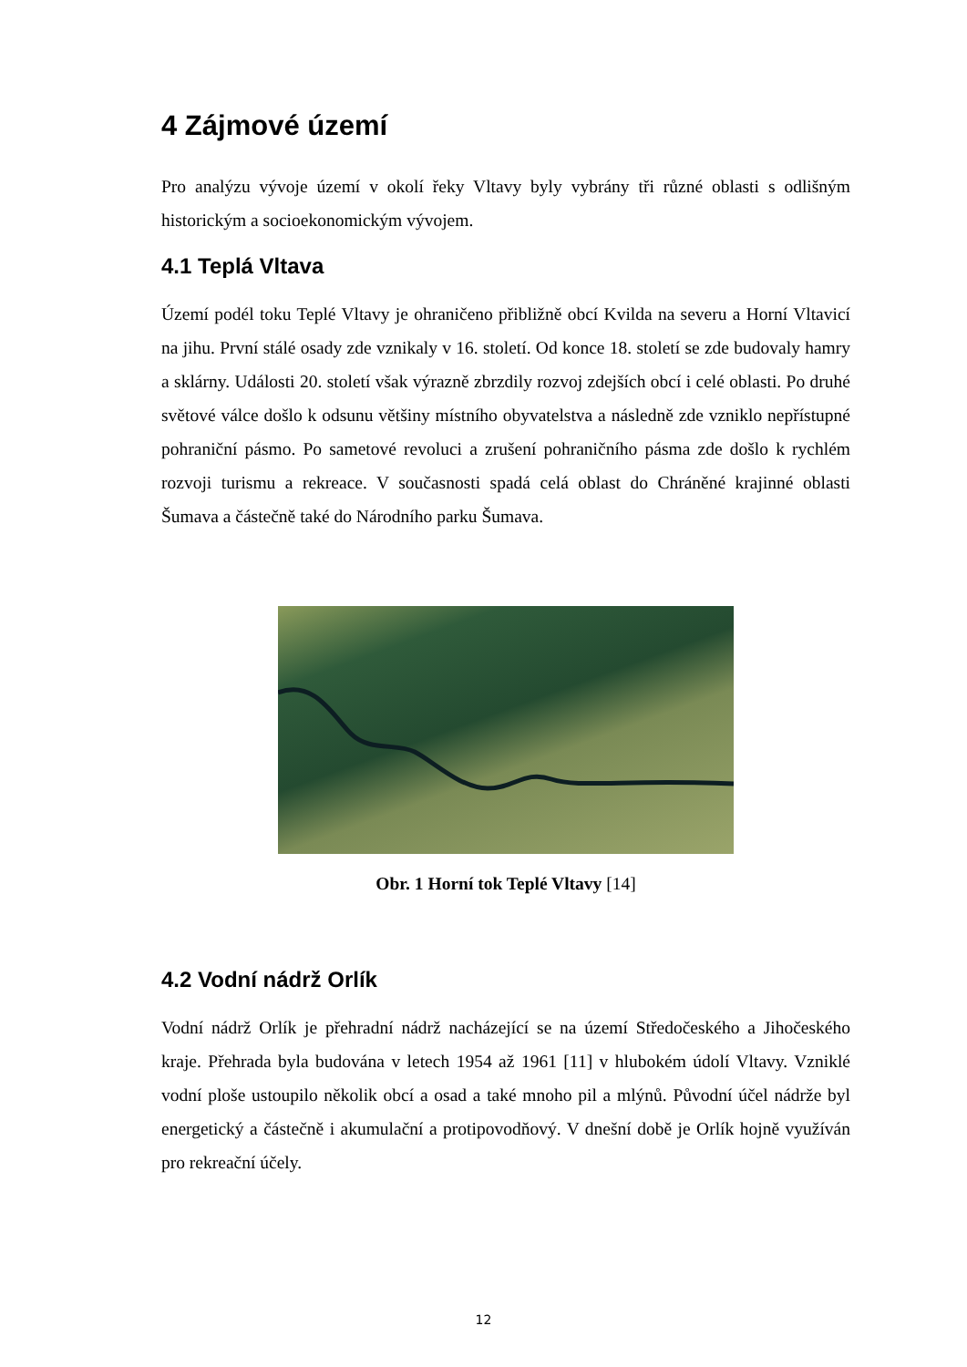4 Zájmové území
Pro analýzu vývoje území v okolí řeky Vltavy byly vybrány tři různé oblasti s odlišným historickým a socioekonomickým vývojem.
4.1 Teplá Vltava
Území podél toku Teplé Vltavy je ohraničeno přibližně obcí Kvilda na severu a Horní Vltavicí na jihu. První stálé osady zde vznikaly v 16. století. Od konce 18. století se zde budovaly hamry a sklárny. Události 20. století však výrazně zbrzdily rozvoj zdejších obcí i celé oblasti. Po druhé světové válce došlo k odsunu většiny místního obyvatelstva a následně zde vzniklo nepřístupné pohraniční pásmo. Po sametové revoluci a zrušení pohraničního pásma zde došlo k rychlém rozvoji turismu a rekreace. V současnosti spadá celá oblast do Chráněné krajinné oblasti Šumava a částečně také do Národního parku Šumava.
Obr. 1 Horní tok Teplé Vltavy [14]
4.2 Vodní nádrž Orlík
Vodní nádrž Orlík je přehradní nádrž nacházející se na území Středočeského a Jihočeského kraje. Přehrada byla budována v letech 1954 až 1961 [11] v hlubokém údolí Vltavy. Vzniklé vodní ploše ustoupilo několik obcí a osad a také mnoho pil a mlýnů. Původní účel nádrže byl energetický a částečně i akumulační a protipovodňový. V dnešní době je Orlík hojně využíván pro rekreační účely.
12